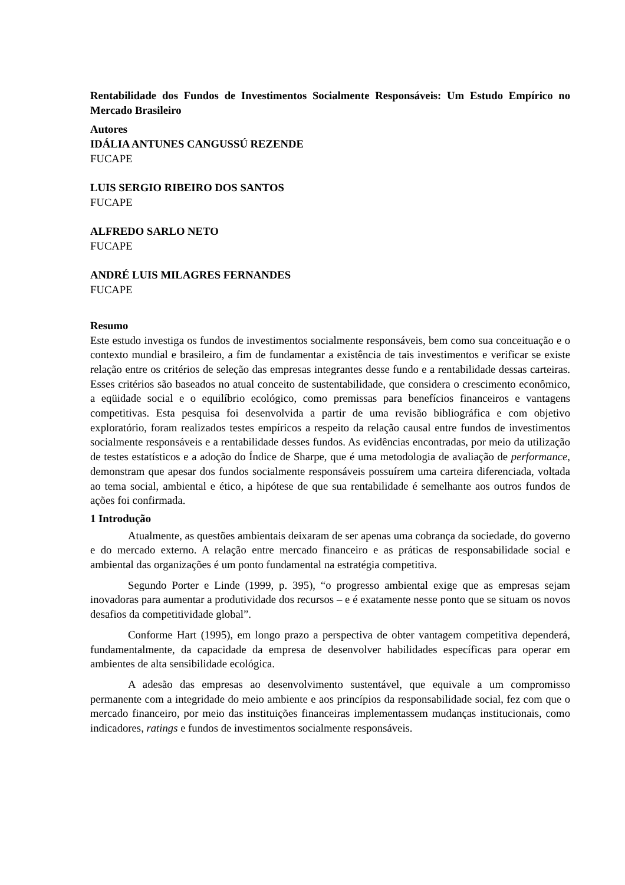Rentabilidade dos Fundos de Investimentos Socialmente Responsáveis: Um Estudo Empírico no Mercado Brasileiro
Autores
IDÁLIA ANTUNES CANGUSSÚ REZENDE
FUCAPE
LUIS SERGIO RIBEIRO DOS SANTOS
FUCAPE
ALFREDO SARLO NETO
FUCAPE
ANDRÉ LUIS MILAGRES FERNANDES
FUCAPE
Resumo
Este estudo investiga os fundos de investimentos socialmente responsáveis, bem como sua conceituação e o contexto mundial e brasileiro, a fim de fundamentar a existência de tais investimentos e verificar se existe relação entre os critérios de seleção das empresas integrantes desse fundo e a rentabilidade dessas carteiras. Esses critérios são baseados no atual conceito de sustentabilidade, que considera o crescimento econômico, a eqüidade social e o equilíbrio ecológico, como premissas para benefícios financeiros e vantagens competitivas. Esta pesquisa foi desenvolvida a partir de uma revisão bibliográfica e com objetivo exploratório, foram realizados testes empíricos a respeito da relação causal entre fundos de investimentos socialmente responsáveis e a rentabilidade desses fundos. As evidências encontradas, por meio da utilização de testes estatísticos e a adoção do Índice de Sharpe, que é uma metodologia de avaliação de performance, demonstram que apesar dos fundos socialmente responsáveis possuírem uma carteira diferenciada, voltada ao tema social, ambiental e ético, a hipótese de que sua rentabilidade é semelhante aos outros fundos de ações foi confirmada.
1 Introdução
Atualmente, as questões ambientais deixaram de ser apenas uma cobrança da sociedade, do governo e do mercado externo. A relação entre mercado financeiro e as práticas de responsabilidade social e ambiental das organizações é um ponto fundamental na estratégia competitiva.
Segundo Porter e Linde (1999, p. 395), “o progresso ambiental exige que as empresas sejam inovadoras para aumentar a produtividade dos recursos – e é exatamente nesse ponto que se situam os novos desafios da competitividade global”.
Conforme Hart (1995), em longo prazo a perspectiva de obter vantagem competitiva dependerá, fundamentalmente, da capacidade da empresa de desenvolver habilidades específicas para operar em ambientes de alta sensibilidade ecológica.
A adesão das empresas ao desenvolvimento sustentável, que equivale a um compromisso permanente com a integridade do meio ambiente e aos princípios da responsabilidade social, fez com que o mercado financeiro, por meio das instituições financeiras implementassem mudanças institucionais, como indicadores, ratings e fundos de investimentos socialmente responsáveis.